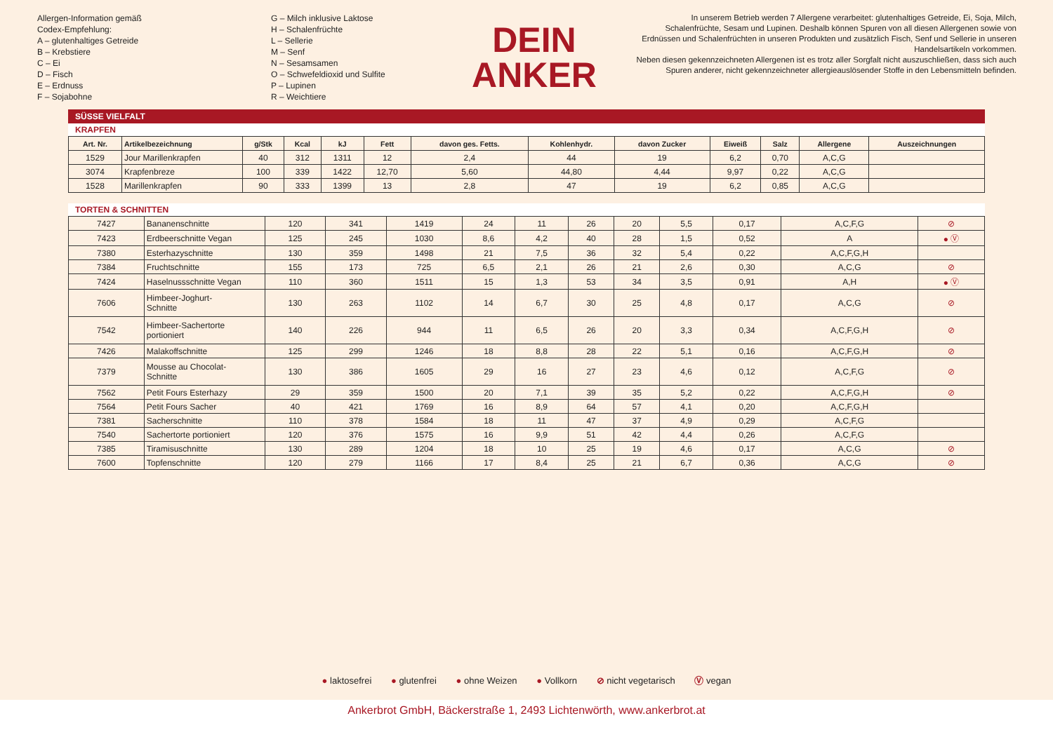Allergen-Information gemäß
Codex-Empfehlung:
A – glutenhaltiges Getreide
B – Krebstiere
C – Ei
D – Fisch
E – Erdnuss
F – Sojabohne
G – Milch inklusive Laktose
H – Schalenfrüchte
L – Sellerie
M – Senf
N – Sesamsamen
O – Schwefeldioxid und Sulfite
P – Lupinen
R – Weichtiere
DEIN
ANKER
In unserem Betrieb werden 7 Allergene verarbeitet: glutenhaltiges Getreide, Ei, Soja, Milch, Schalenfrüchte, Sesam und Lupinen. Deshalb können Spuren von all diesen Allergenen sowie von Erdnüssen und Schalenfrüchten in unseren Produkten und zusätzlich Fisch, Senf und Sellerie in unseren Handelsartikeln vorkommen.
Neben diesen gekennzeichneten Allergenen ist es trotz aller Sorgfalt nicht auszuschließen, dass sich auch Spuren anderer, nicht gekennzeichneter allergieauslösender Stoffe in den Lebensmitteln befinden.
SÜSSE VIELFALT
KRAPFEN
| Art. Nr. | Artikelbezeichnung | g/Stk | Kcal | kJ | Fett | davon ges. Fetts. | Kohlenhydr. | davon Zucker | Eiweiß | Salz | Allergene | Auszeichnungen |
| --- | --- | --- | --- | --- | --- | --- | --- | --- | --- | --- | --- | --- |
| 1529 | Jour Marillenkrapfen | 40 | 312 | 1311 | 12 | 2,4 | 44 | 19 | 6,2 | 0,70 | A,C,G | |
| 3074 | Krapfenbreze | 100 | 339 | 1422 | 12,70 | 5,60 | 44,80 | 4,44 | 9,97 | 0,22 | A,C,G | |
| 1528 | Marillenkrapfen | 90 | 333 | 1399 | 13 | 2,8 | 47 | 19 | 6,2 | 0,85 | A,C,G | |
TORTEN & SCHNITTEN
| 7427 | Bananenschnitte | 120 | 341 | 1419 | 24 | 11 | 26 | 20 | 5,5 | 0,17 | A,C,F,G | ⊘ |
| 7423 | Erdbeerschnitte Vegan | 125 | 245 | 1030 | 8,6 | 4,2 | 40 | 28 | 1,5 | 0,52 | A | ● Ⓥ |
| 7380 | Esterhazyschnitte | 130 | 359 | 1498 | 21 | 7,5 | 36 | 32 | 5,4 | 0,22 | A,C,F,G,H | |
| 7384 | Fruchtschnitte | 155 | 173 | 725 | 6,5 | 2,1 | 26 | 21 | 2,6 | 0,30 | A,C,G | ⊘ |
| 7424 | Haselnussschnitte Vegan | 110 | 360 | 1511 | 15 | 1,3 | 53 | 34 | 3,5 | 0,91 | A,H | ● Ⓥ |
| 7606 | Himbeer-Joghurt- Schnitte | 130 | 263 | 1102 | 14 | 6,7 | 30 | 25 | 4,8 | 0,17 | A,C,G | ⊘ |
| 7542 | Himbeer-Sachertorte portioniert | 140 | 226 | 944 | 11 | 6,5 | 26 | 20 | 3,3 | 0,34 | A,C,F,G,H | ⊘ |
| 7426 | Malakoffschnitte | 125 | 299 | 1246 | 18 | 8,8 | 28 | 22 | 5,1 | 0,16 | A,C,F,G,H | ⊘ |
| 7379 | Mousse au Chocolat- Schnitte | 130 | 386 | 1605 | 29 | 16 | 27 | 23 | 4,6 | 0,12 | A,C,F,G | ⊘ |
| 7562 | Petit Fours Esterhazy | 29 | 359 | 1500 | 20 | 7,1 | 39 | 35 | 5,2 | 0,22 | A,C,F,G,H | ⊘ |
| 7564 | Petit Fours Sacher | 40 | 421 | 1769 | 16 | 8,9 | 64 | 57 | 4,1 | 0,20 | A,C,F,G,H | |
| 7381 | Sacherschnitte | 110 | 378 | 1584 | 18 | 11 | 47 | 37 | 4,9 | 0,29 | A,C,F,G | |
| 7540 | Sachertorte portioniert | 120 | 376 | 1575 | 16 | 9,9 | 51 | 42 | 4,4 | 0,26 | A,C,F,G | |
| 7385 | Tiramisuschnitte | 130 | 289 | 1204 | 18 | 10 | 25 | 19 | 4,6 | 0,17 | A,C,G | ⊘ |
| 7600 | Topfenschnitte | 120 | 279 | 1166 | 17 | 8,4 | 25 | 21 | 6,7 | 0,36 | A,C,G | ⊘ |
● laktosefrei ● glutenfrei ● ohne Weizen ● Vollkorn ⊘ nicht vegetarisch Ⓥ vegan
Ankerbrot GmbH, Bäckerstraße 1, 2493 Lichtenwörth, www.ankerbrot.at